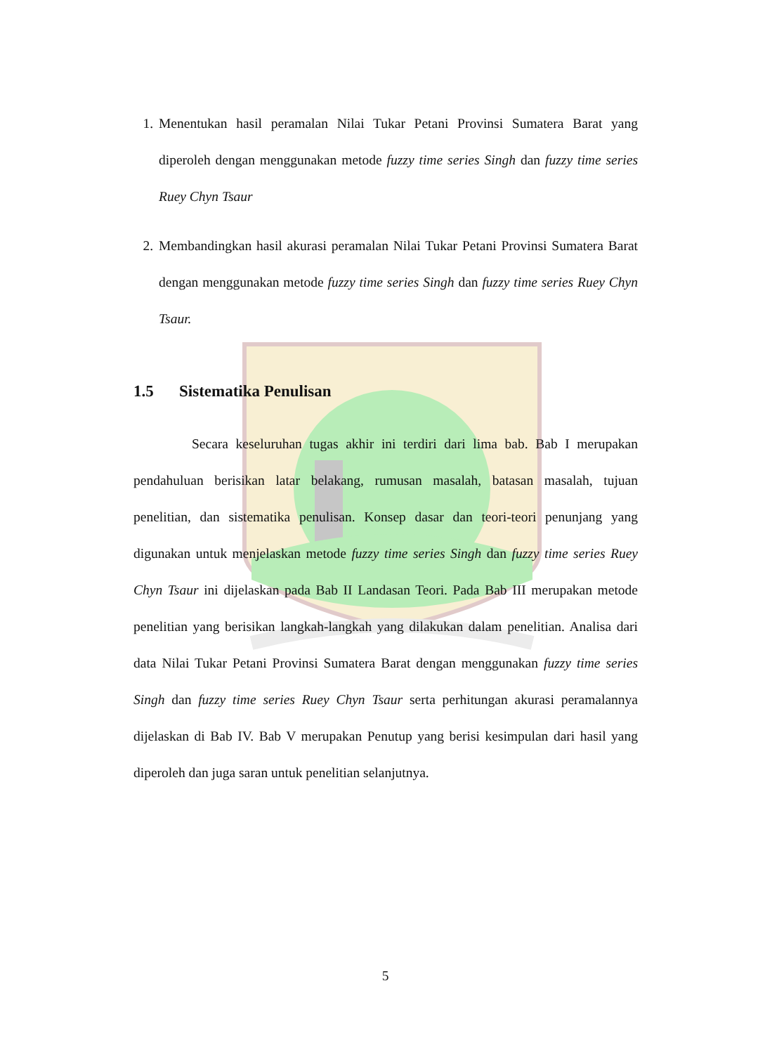1. Menentukan hasil peramalan Nilai Tukar Petani Provinsi Sumatera Barat yang diperoleh dengan menggunakan metode fuzzy time series Singh dan fuzzy time series Ruey Chyn Tsaur
2. Membandingkan hasil akurasi peramalan Nilai Tukar Petani Provinsi Sumatera Barat dengan menggunakan metode fuzzy time series Singh dan fuzzy time series Ruey Chyn Tsaur.
1.5 Sistematika Penulisan
Secara keseluruhan tugas akhir ini terdiri dari lima bab. Bab I merupakan pendahuluan berisikan latar belakang, rumusan masalah, batasan masalah, tujuan penelitian, dan sistematika penulisan. Konsep dasar dan teori-teori penunjang yang digunakan untuk menjelaskan metode fuzzy time series Singh dan fuzzy time series Ruey Chyn Tsaur ini dijelaskan pada Bab II Landasan Teori. Pada Bab III merupakan metode penelitian yang berisikan langkah-langkah yang dilakukan dalam penelitian. Analisa dari data Nilai Tukar Petani Provinsi Sumatera Barat dengan menggunakan fuzzy time series Singh dan fuzzy time series Ruey Chyn Tsaur serta perhitungan akurasi peramalannya dijelaskan di Bab IV. Bab V merupakan Penutup yang berisi kesimpulan dari hasil yang diperoleh dan juga saran untuk penelitian selanjutnya.
5